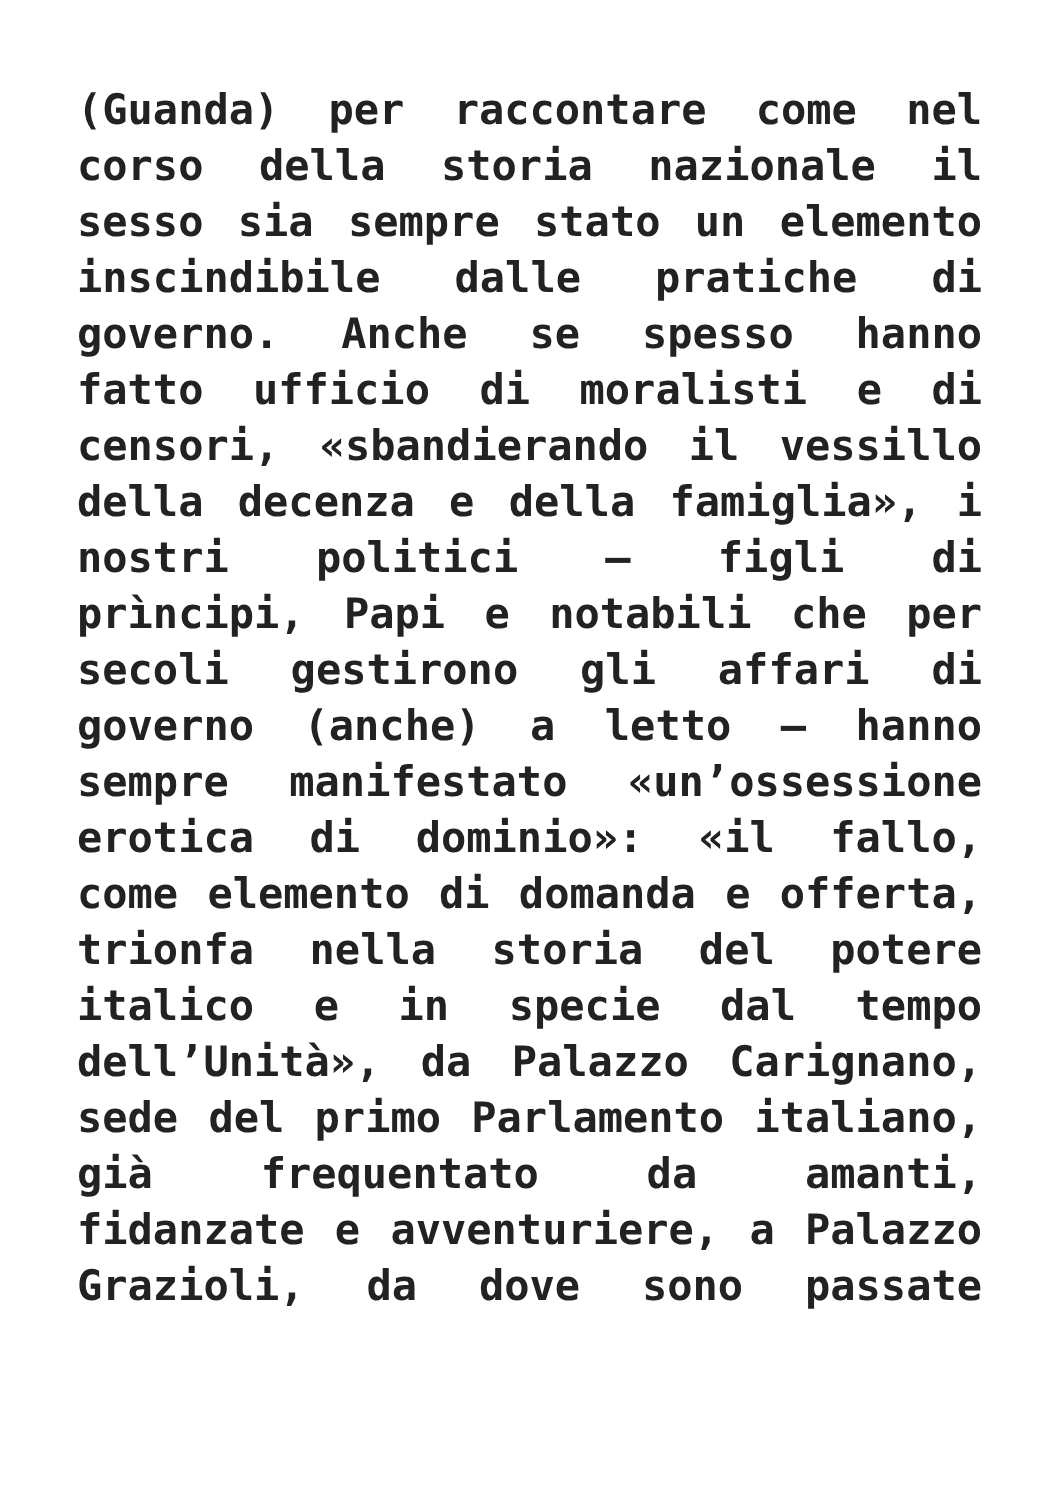(Guanda) per raccontare come nel corso della storia nazionale il sesso sia sempre stato un elemento inscindibile dalle pratiche di governo. Anche se spesso hanno fatto ufficio di moralisti e di censori, «sbandierando il vessillo della decenza e della famiglia», i nostri politici – figli di prìncipi, Papi e notabili che per secoli gestirono gli affari di governo (anche) a letto – hanno sempre manifestato «un’ossessione erotica di dominio»: «il fallo, come elemento di domanda e offerta, trionfa nella storia del potere italico e in specie dal tempo dell’Unità», da Palazzo Carignano, sede del primo Parlamento italiano, già frequentato da amanti, fidanzate e avventuriere, a Palazzo Grazioli, da dove sono passate